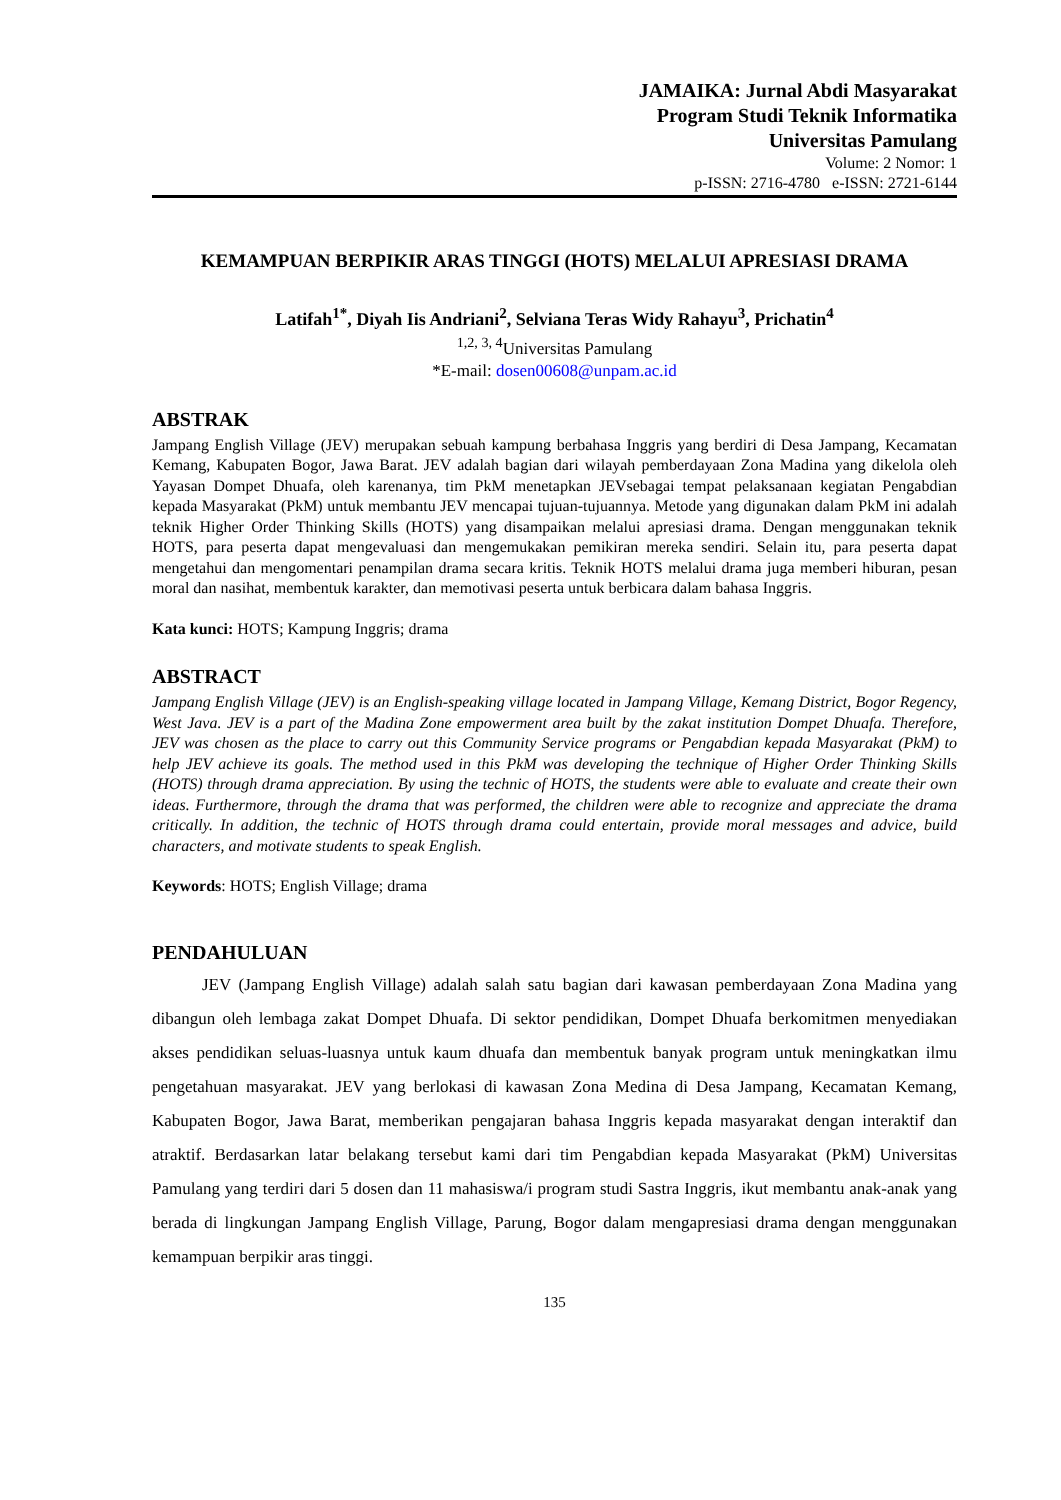JAMAIKA: Jurnal Abdi Masyarakat
Program Studi Teknik Informatika
Universitas Pamulang
Volume: 2 Nomor: 1
p-ISSN: 2716-4780 e-ISSN: 2721-6144
KEMAMPUAN BERPIKIR ARAS TINGGI (HOTS) MELALUI APRESIASI DRAMA
Latifah<sup>1*</sup>, Diyah Iis Andriani<sup>2</sup>, Selviana Teras Widy Rahayu<sup>3</sup>, Prichatin<sup>4</sup>
<sup>1,2, 3, 4</sup>Universitas Pamulang
*E-mail: dosen00608@unpam.ac.id
ABSTRAK
Jampang English Village (JEV) merupakan sebuah kampung berbahasa Inggris yang berdiri di Desa Jampang, Kecamatan Kemang, Kabupaten Bogor, Jawa Barat. JEV adalah bagian dari wilayah pemberdayaan Zona Madina yang dikelola oleh Yayasan Dompet Dhuafa, oleh karenanya, tim PkM menetapkan JEVsebagai tempat pelaksanaan kegiatan Pengabdian kepada Masyarakat (PkM) untuk membantu JEV mencapai tujuan-tujuannya. Metode yang digunakan dalam PkM ini adalah teknik Higher Order Thinking Skills (HOTS) yang disampaikan melalui apresiasi drama. Dengan menggunakan teknik HOTS, para peserta dapat mengevaluasi dan mengemukakan pemikiran mereka sendiri. Selain itu, para peserta dapat mengetahui dan mengomentari penampilan drama secara kritis. Teknik HOTS melalui drama juga memberi hiburan, pesan moral dan nasihat, membentuk karakter, dan memotivasi peserta untuk berbicara dalam bahasa Inggris.
Kata kunci: HOTS; Kampung Inggris; drama
ABSTRACT
Jampang English Village (JEV) is an English-speaking village located in Jampang Village, Kemang District, Bogor Regency, West Java. JEV is a part of the Madina Zone empowerment area built by the zakat institution Dompet Dhuafa. Therefore, JEV was chosen as the place to carry out this Community Service programs or Pengabdian kepada Masyarakat (PkM) to help JEV achieve its goals. The method used in this PkM was developing the technique of Higher Order Thinking Skills (HOTS) through drama appreciation. By using the technic of HOTS, the students were able to evaluate and create their own ideas. Furthermore, through the drama that was performed, the children were able to recognize and appreciate the drama critically. In addition, the technic of HOTS through drama could entertain, provide moral messages and advice, build characters, and motivate students to speak English.
Keywords: HOTS; English Village; drama
PENDAHULUAN
JEV (Jampang English Village) adalah salah satu bagian dari kawasan pemberdayaan Zona Madina yang dibangun oleh lembaga zakat Dompet Dhuafa. Di sektor pendidikan, Dompet Dhuafa berkomitmen menyediakan akses pendidikan seluas-luasnya untuk kaum dhuafa dan membentuk banyak program untuk meningkatkan ilmu pengetahuan masyarakat. JEV yang berlokasi di kawasan Zona Medina di Desa Jampang, Kecamatan Kemang, Kabupaten Bogor, Jawa Barat, memberikan pengajaran bahasa Inggris kepada masyarakat dengan interaktif dan atraktif. Berdasarkan latar belakang tersebut kami dari tim Pengabdian kepada Masyarakat (PkM) Universitas Pamulang yang terdiri dari 5 dosen dan 11 mahasiswa/i program studi Sastra Inggris, ikut membantu anak-anak yang berada di lingkungan Jampang English Village, Parung, Bogor dalam mengapresiasi drama dengan menggunakan kemampuan berpikir aras tinggi.
135